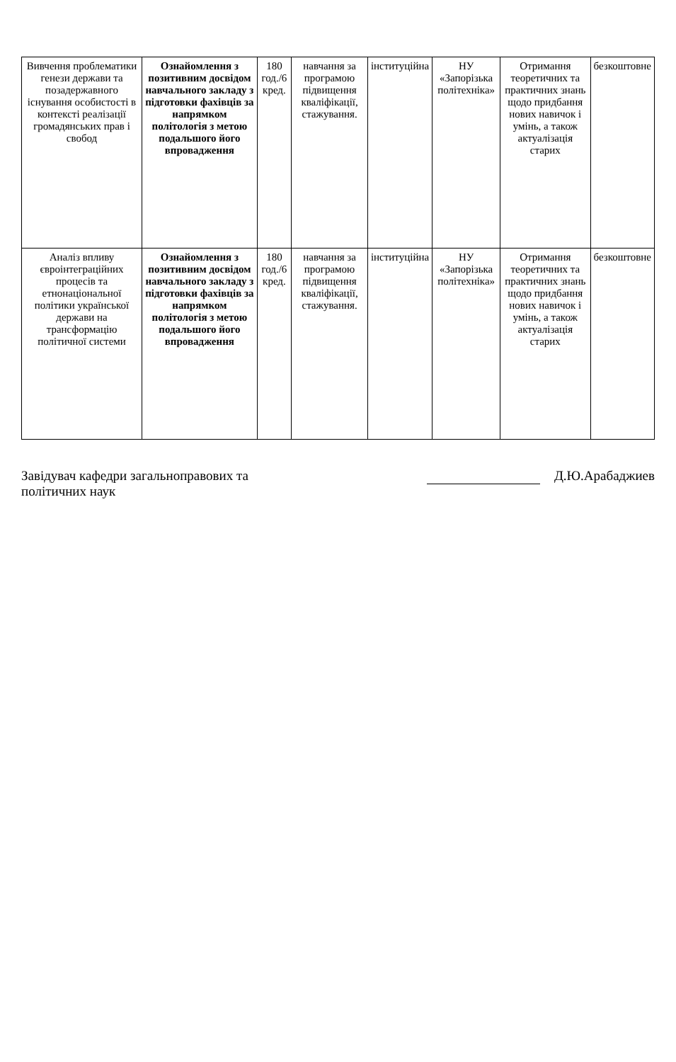| Вивчення проблематики генези держави та позадержавного існування особистості в контексті реалізації громадянських прав і свобод | Ознайомлення з позитивним досвідом навчального закладу з підготовки фахівців за напрямком політологія з метою подальшого його впровадження | 180 год./6 кред. | навчання за програмою підвищення кваліфікації, стажування. | інституційна | НУ «Запорізька політехніка» | Отримання теоретичних та практичних знань щодо придбання нових навичок і умінь, а також актуалізація старих | безкоштовне |
| Аналіз впливу євроінтеграційних процесів та етнонаціональної політики української держави на трансформацію політичної системи | Ознайомлення з позитивним досвідом навчального закладу з підготовки фахівців за напрямком політологія з метою подальшого його впровадження | 180 год./6 кред. | навчання за програмою підвищення кваліфікації, стажування. | інституційна | НУ «Запорізька політехніка» | Отримання теоретичних та практичних знань щодо придбання нових навичок і умінь, а також актуалізація старих | безкоштовне |
Завідувач кафедри загальноправових та
політичних наук
Д.Ю.Арабаджиев